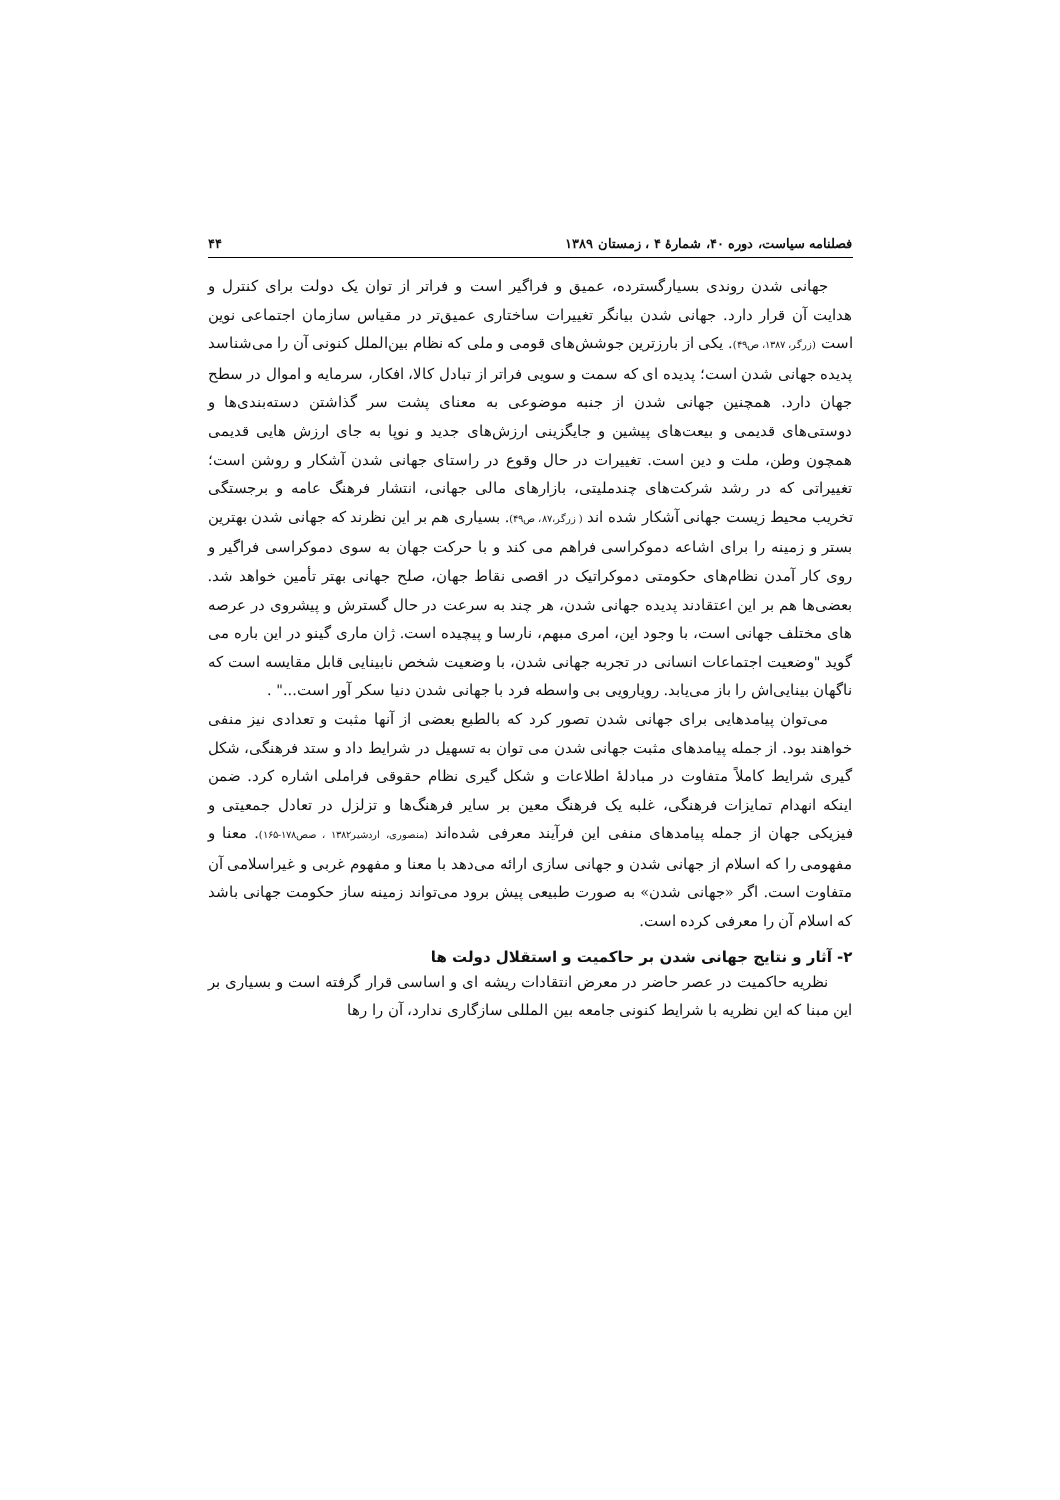فصلنامه سیاست، دوره ۴۰، شمارهٔ ۴ ، زمستان ۱۳۸۹ ۴۴
جهانی شدن روندی بسیارگسترده، عمیق و فراگیر است و فراتر از توان یک دولت برای کنترل و هدایت آن قرار دارد. جهانی شدن بیانگر تغییرات ساختاری عمیق‌تر در مقیاس سازمان اجتماعی نوین است (زرگر، ۱۳۸۷، ص۴۹). یکی از بارزترین جوشش‌های قومی و ملی که نظام بین‌الملل کنونی آن را می‌شناسد پدیده جهانی شدن است؛ پدیده ای که سمت و سویی فراتر از تبادل کالا، افکار، سرمایه و اموال در سطح جهان دارد. همچنین جهانی شدن از جنبه موضوعی به معنای پشت سر گذاشتن دسته‌بندی‌ها و دوستی‌های قدیمی و بیعت‌های پیشین و جایگزینی ارزش‌های جدید و نوپا به جای ارزش هایی قدیمی همچون وطن، ملت و دین است. تغییرات در حال وقوع در راستای جهانی شدن آشکار و روشن است؛ تغییراتی که در رشد شرکت‌های چندملیتی، بازارهای مالی جهانی، انتشار فرهنگ عامه و برجستگی تخریب محیط زیست جهانی آشکار شده اند ( زرگر،۸۷، ص۴۹). بسیاری هم بر این نظرند که جهانی شدن بهترین بستر و زمینه را برای اشاعه دموکراسی فراهم می کند و با حرکت جهان به سوی دموکراسی فراگیر و روی کار آمدن نظام‌های حکومتی دموکراتیک در اقصی نقاط جهان، صلح جهانی بهتر تأمین خواهد شد. بعضی‌ها هم بر این اعتقادند پدیده جهانی شدن، هر چند به سرعت در حال گسترش و پیشروی در عرصه های مختلف جهانی است، با وجود این، امری مبهم، نارسا و پیچیده است. ژان ماری گینو در این باره می گوید "وضعیت اجتماعات انسانی در تجربه جهانی شدن، با وضعیت شخص نابینایی قابل مقایسه است که ناگهان بینایی‌اش را باز می‌یابد. رویارویی بی واسطه فرد با جهانی شدن دنیا سکر آور است..." .
می‌توان پیامدهایی برای جهانی شدن تصور کرد که بالطبع بعضی از آنها مثبت و تعدادی نیز منفی خواهند بود. از جمله پیامدهای مثبت جهانی شدن می توان به تسهیل در شرایط داد و ستد فرهنگی، شکل گیری شرایط کاملاً متفاوت در مبادلهٔ اطلاعات و شکل گیری نظام حقوقی فراملی اشاره کرد. ضمن اینکه انهدام تمایزات فرهنگی، غلبه یک فرهنگ معین بر سایر فرهنگ‌ها و تزلزل در تعادل جمعیتی و فیزیکی جهان از جمله پیامدهای منفی این فرآیند معرفی شده‌اند (منصوری، اردشیر۱۳۸۲ ، صص۱۷۸-۱۶۵). معنا و مفهومی را که اسلام از جهانی شدن و جهانی سازی ارائه می‌دهد با معنا و مفهوم غربی و غیراسلامی آن متفاوت است. اگر «جهانی شدن» به صورت طبیعی پیش برود می‌تواند زمینه ساز حکومت جهانی باشد که اسلام آن را معرفی کرده است.
۲- آثار و نتایج جهانی شدن بر حاکمیت و استقلال دولت ها
نظریه حاکمیت در عصر حاضر در معرض انتقادات ریشه ای و اساسی قرار گرفته است و بسیاری بر این مبنا که این نظریه با شرایط کنونی جامعه بین المللی سازگاری ندارد، آن را رها